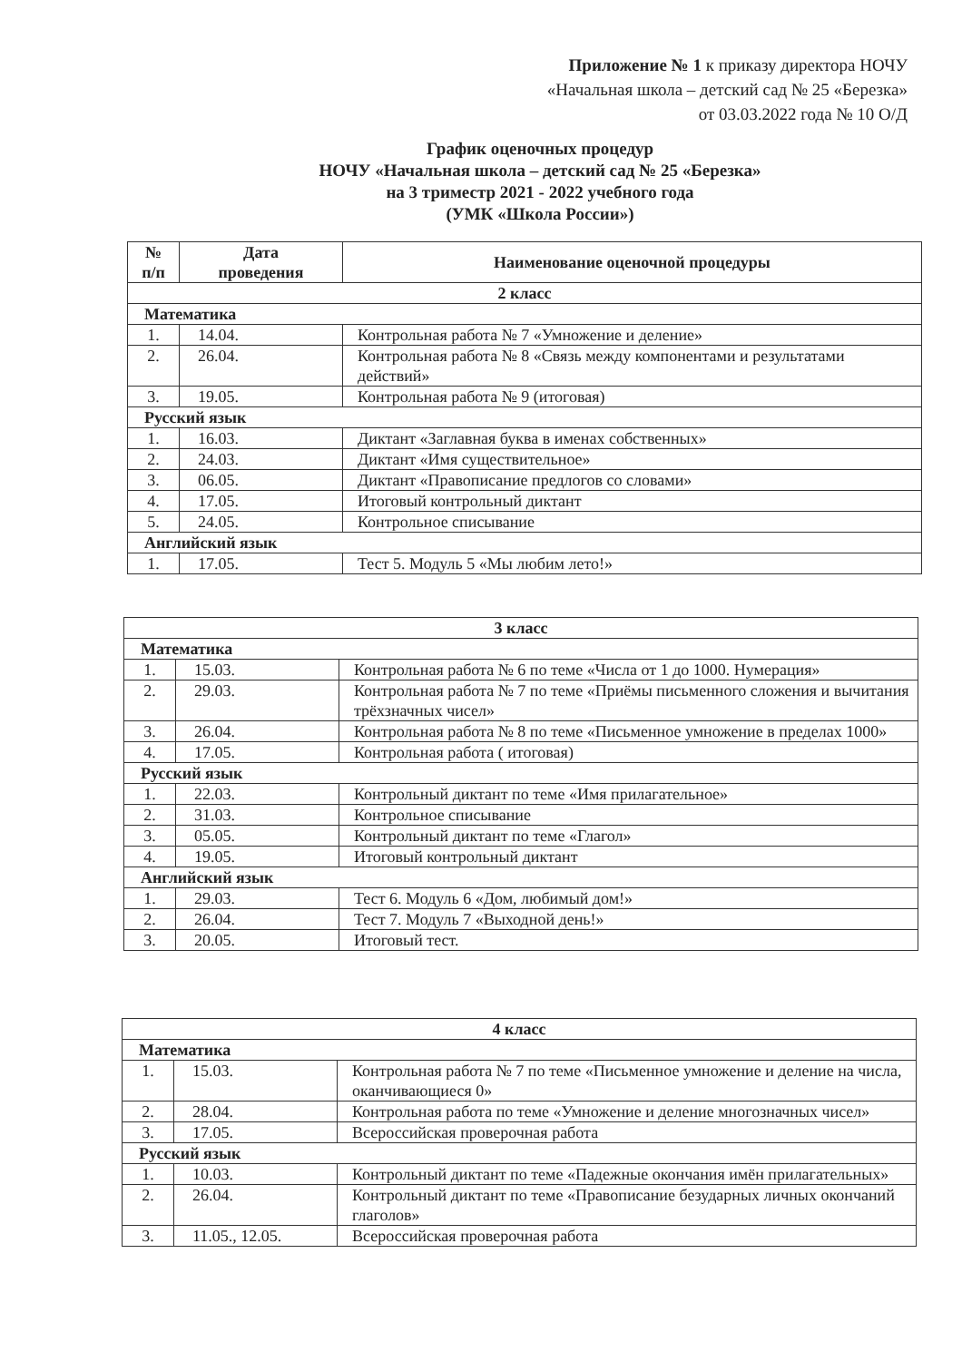Приложение № 1 к приказу директора НОЧУ
«Начальная школа – детский сад № 25 «Березка»
от 03.03.2022 года № 10 О/Д
График оценочных процедур
НОЧУ «Начальная школа – детский сад № 25 «Березка»
на 3 триместр 2021 - 2022 учебного года
(УМК «Школа России»)
| № п/п | Дата проведения | Наименование оценочной процедуры |
| --- | --- | --- |
| 2 класс | | |
| Математика | | |
| 1. | 14.04. | Контрольная работа № 7 «Умножение и деление» |
| 2. | 26.04. | Контрольная работа № 8 «Связь между компонентами и результатами действий» |
| 3. | 19.05. | Контрольная работа № 9 (итоговая) |
| Русский язык | | |
| 1. | 16.03. | Диктант «Заглавная буква в именах собственных» |
| 2. | 24.03. | Диктант «Имя существительное» |
| 3. | 06.05. | Диктант «Правописание предлогов со словами» |
| 4. | 17.05. | Итоговый контрольный диктант |
| 5. | 24.05. | Контрольное списывание |
| Английский язык | | |
| 1. | 17.05. | Тест 5. Модуль 5 «Мы любим лето!» |
| 3 класс | | |
| Математика | | |
| 1. | 15.03. | Контрольная работа № 6 по теме «Числа от 1 до 1000. Нумерация» |
| 2. | 29.03. | Контрольная работа № 7 по теме «Приёмы письменного сложения и вычитания трёхзначных чисел» |
| 3. | 26.04. | Контрольная работа № 8 по теме «Письменное умножение в пределах 1000» |
| 4. | 17.05. | Контрольная работа ( итоговая) |
| Русский язык | | |
| 1. | 22.03. | Контрольный диктант по теме «Имя прилагательное» |
| 2. | 31.03. | Контрольное списывание |
| 3. | 05.05. | Контрольный диктант по теме «Глагол» |
| 4. | 19.05. | Итоговый контрольный диктант |
| Английский язык | | |
| 1. | 29.03. | Тест 6. Модуль 6 «Дом, любимый дом!» |
| 2. | 26.04. | Тест 7. Модуль 7 «Выходной день!» |
| 3. | 20.05. | Итоговый тест. |
| 4 класс | | |
| Математика | | |
| 1. | 15.03. | Контрольная работа № 7 по теме «Письменное умножение и деление на числа, оканчивающиеся 0» |
| 2. | 28.04. | Контрольная работа по теме «Умножение и деление многозначных чисел» |
| 3. | 17.05. | Всероссийская проверочная работа |
| Русский язык | | |
| 1. | 10.03. | Контрольный диктант по теме «Падежные окончания имён прилагательных» |
| 2. | 26.04. | Контрольный диктант по теме «Правописание безударных личных окончаний глаголов» |
| 3. | 11.05., 12.05. | Всероссийская проверочная работа |